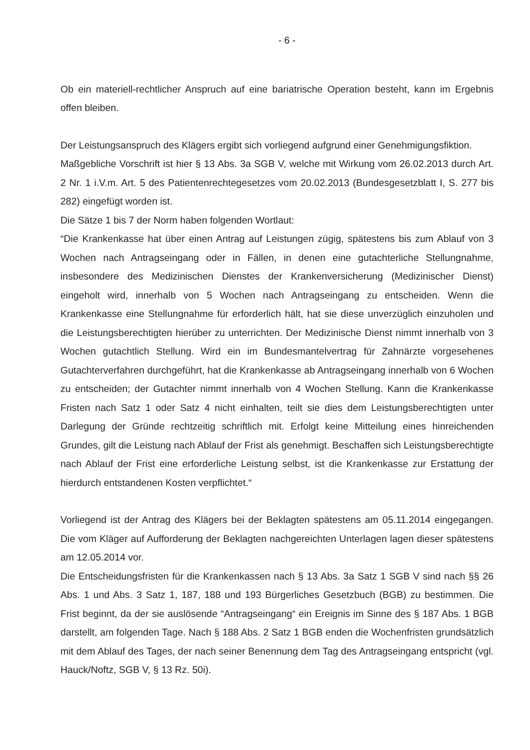- 6 -
Ob ein materiell-rechtlicher Anspruch auf eine bariatrische Operation besteht, kann im Ergebnis offen bleiben.
Der Leistungsanspruch des Klägers ergibt sich vorliegend aufgrund einer Genehmigungsfiktion.
Maßgebliche Vorschrift ist hier § 13 Abs. 3a SGB V, welche mit Wirkung vom 26.02.2013 durch Art. 2 Nr. 1 i.V.m. Art. 5 des Patientenrechtegesetzes vom 20.02.2013 (Bundesgesetzblatt I, S. 277 bis 282) eingefügt worden ist.
Die Sätze 1 bis 7 der Norm haben folgenden Wortlaut:
“Die Krankenkasse hat über einen Antrag auf Leistungen zügig, spätestens bis zum Ablauf von 3 Wochen nach Antragseingang oder in Fällen, in denen eine gutachterliche Stellungnahme, insbesondere des Medizinischen Dienstes der Krankenversicherung (Medizinischer Dienst) eingeholt wird, innerhalb von 5 Wochen nach Antragseingang zu entscheiden. Wenn die Krankenkasse eine Stellungnahme für erforderlich hält, hat sie diese unverzüglich einzuholen und die Leistungsberechtigten hierüber zu unterrichten. Der Medizinische Dienst nimmt innerhalb von 3 Wochen gutachtlich Stellung. Wird ein im Bundesmantelvertrag für Zahnärzte vorgesehenes Gutachterverfahren durchgeführt, hat die Krankenkasse ab Antragseingang innerhalb von 6 Wochen zu entscheiden; der Gutachter nimmt innerhalb von 4 Wochen Stellung. Kann die Krankenkasse Fristen nach Satz 1 oder Satz 4 nicht einhalten, teilt sie dies dem Leistungsberechtigten unter Darlegung der Gründe rechtzeitig schriftlich mit. Erfolgt keine Mitteilung eines hinreichenden Grundes, gilt die Leistung nach Ablauf der Frist als genehmigt. Beschaffen sich Leistungsberechtigte nach Ablauf der Frist eine erforderliche Leistung selbst, ist die Krankenkasse zur Erstattung der hierdurch entstandenen Kosten verpflichtet.“
Vorliegend ist der Antrag des Klägers bei der Beklagten spätestens am 05.11.2014 eingegangen. Die vom Kläger auf Aufforderung der Beklagten nachgereichten Unterlagen lagen dieser spätestens am 12.05.2014 vor.
Die Entscheidungsfristen für die Krankenkassen nach § 13 Abs. 3a Satz 1 SGB V sind nach §§ 26 Abs. 1 und Abs. 3 Satz 1, 187, 188 und 193 Bürgerliches Gesetzbuch (BGB) zu bestimmen. Die Frist beginnt, da der sie auslösende “Antragseingang“ ein Ereignis im Sinne des § 187 Abs. 1 BGB darstellt, am folgenden Tage. Nach § 188 Abs. 2 Satz 1 BGB enden die Wochenfristen grundsätzlich mit dem Ablauf des Tages, der nach seiner Benennung dem Tag des Antragseingang entspricht (vgl. Hauck/Noftz, SGB V, § 13 Rz. 50i).